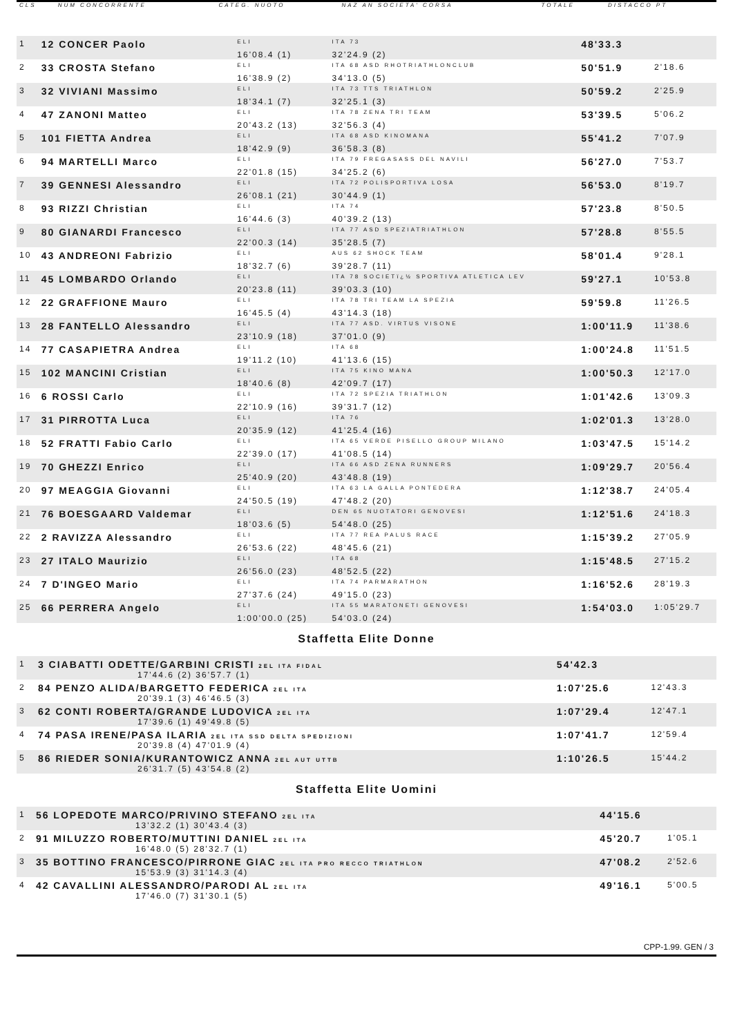| CLS | NUM CONCORRENTE | CATEG. NUOTO | NAZ AN SOCIETA' CORSA | TOTALE | DISTACCO PT |
| 1 | 12 CONCER Paolo | ELI | ITA 73 | 48'33.3 | |
| | | 16'08.4 (1) | 32'24.9 (2) | | |
| 2 | 33 CROSTA Stefano | ELI | ITA 68 ASD RHOTRIATHLONCLUB | 50'51.9 | 2'18.6 |
| | | 16'38.9 (2) | 34'13.0 (5) | | |
| 3 | 32 VIVIANI Massimo | ELI | ITA 73 TTS TRIATHLON | 50'59.2 | 2'25.9 |
| | | 18'34.1 (7) | 32'25.1 (3) | | |
| 4 | 47 ZANONI Matteo | ELI | ITA 78 ZENA TRI TEAM | 53'39.5 | 5'06.2 |
| | | 20'43.2 (13) | 32'56.3 (4) | | |
| 5 | 101 FIETTA Andrea | ELI | ITA 68 ASD KINOMANA | 55'41.2 | 7'07.9 |
| | | 18'42.9 (9) | 36'58.3 (8) | | |
| 6 | 94 MARTELLI Marco | ELI | ITA 79 FREGASASS DEL NAVILI | 56'27.0 | 7'53.7 |
| | | 22'01.8 (15) | 34'25.2 (6) | | |
| 7 | 39 GENNESI Alessandro | ELI | ITA 72 POLISPORTIVA LOSA | 56'53.0 | 8'19.7 |
| | | 26'08.1 (21) | 30'44.9 (1) | | |
| 8 | 93 RIZZI Christian | ELI | ITA 74 | 57'23.8 | 8'50.5 |
| | | 16'44.6 (3) | 40'39.2 (13) | | |
| 9 | 80 GIANARDI Francesco | ELI | ITA 77 ASD SPEZIATRIATHLON | 57'28.8 | 8'55.5 |
| | | 22'00.3 (14) | 35'28.5 (7) | | |
| 10 | 43 ANDREONI Fabrizio | ELI | AUS 62 SHOCK TEAM | 58'01.4 | 9'28.1 |
| | | 18'32.7 (6) | 39'28.7 (11) | | |
| 11 | 45 LOMBARDO Orlando | ELI | ITA 78 SOCIETï¿½ SPORTIVA ATLETICA LEV | 59'27.1 | 10'53.8 |
| | | 20'23.8 (11) | 39'03.3 (10) | | |
| 12 | 22 GRAFFIONE Mauro | ELI | ITA 78 TRI TEAM LA SPEZIA | 59'59.8 | 11'26.5 |
| | | 16'45.5 (4) | 43'14.3 (18) | | |
| 13 | 28 FANTELLO Alessandro | ELI | ITA 77 ASD. VIRTUS VISONE | 1:00'11.9 | 11'38.6 |
| | | 23'10.9 (18) | 37'01.0 (9) | | |
| 14 | 77 CASAPIETRA Andrea | ELI | ITA 68 | 1:00'24.8 | 11'51.5 |
| | | 19'11.2 (10) | 41'13.6 (15) | | |
| 15 | 102 MANCINI Cristian | ELI | ITA 75 KINO MANA | 1:00'50.3 | 12'17.0 |
| | | 18'40.6 (8) | 42'09.7 (17) | | |
| 16 | 6 ROSSI Carlo | ELI | ITA 72 SPEZIA TRIATHLON | 1:01'42.6 | 13'09.3 |
| | | 22'10.9 (16) | 39'31.7 (12) | | |
| 17 | 31 PIRROTTA Luca | ELI | ITA 76 | 1:02'01.3 | 13'28.0 |
| | | 20'35.9 (12) | 41'25.4 (16) | | |
| 18 | 52 FRATTI Fabio Carlo | ELI | ITA 65 VERDE PISELLO GROUP MILANO | 1:03'47.5 | 15'14.2 |
| | | 22'39.0 (17) | 41'08.5 (14) | | |
| 19 | 70 GHEZZI Enrico | ELI | ITA 66 ASD ZENA RUNNERS | 1:09'29.7 | 20'56.4 |
| | | 25'40.9 (20) | 43'48.8 (19) | | |
| 20 | 97 MEAGGIA Giovanni | ELI | ITA 63 LA GALLA PONTEDERA | 1:12'38.7 | 24'05.4 |
| | | 24'50.5 (19) | 47'48.2 (20) | | |
| 21 | 76 BOESGAARD Valdemar | ELI | DEN 65 NUOTATORI GENOVESI | 1:12'51.6 | 24'18.3 |
| | | 18'03.6 (5) | 54'48.0 (25) | | |
| 22 | 2 RAVIZZA Alessandro | ELI | ITA 77 REA PALUS RACE | 1:15'39.2 | 27'05.9 |
| | | 26'53.6 (22) | 48'45.6 (21) | | |
| 23 | 27 ITALO Maurizio | ELI | ITA 68 | 1:15'48.5 | 27'15.2 |
| | | 26'56.0 (23) | 48'52.5 (22) | | |
| 24 | 7 D'INGEO Mario | ELI | ITA 74 PARMARATHON | 1:16'52.6 | 28'19.3 |
| | | 27'37.6 (24) | 49'15.0 (23) | | |
| 25 | 66 PERRERA Angelo | ELI | ITA 55 MARATONETI GENOVESI | 1:54'03.0 | 1:05'29.7 |
| | | 1:00'00.0 (25) | 54'03.0 (24) | | |
Staffetta Elite Donne
| 1 | 3 CIABATTI ODETTE/GARBINI CRISTI 2EL ITA FIDAL | 54'42.3 | |
| | 17'44.6 (2) 36'57.7 (1) | | |
| 2 | 84 PENZO ALIDA/BARGETTO FEDERICA 2EL ITA | 1:07'25.6 | 12'43.3 |
| | 20'39.1 (3) 46'46.5 (3) | | |
| 3 | 62 CONTI ROBERTA/GRANDE LUDOVICA 2EL ITA | 1:07'29.4 | 12'47.1 |
| | 17'39.6 (1) 49'49.8 (5) | | |
| 4 | 74 PASA IRENE/PASA ILARIA 2EL ITA SSD DELTA SPEDIZIONI | 1:07'41.7 | 12'59.4 |
| | 20'39.8 (4) 47'01.9 (4) | | |
| 5 | 86 RIEDER SONIA/KURANTOWICZ ANNA 2EL AUT UTTB | 1:10'26.5 | 15'44.2 |
| | 26'31.7 (5) 43'54.8 (2) | | |
Staffetta Elite Uomini
| 1 | 56 LOPEDOTE MARCO/PRIVINO STEFANO 2EL ITA | 44'15.6 | |
| | 13'32.2 (1) 30'43.4 (3) | | |
| 2 | 91 MILUZZO ROBERTO/MUTTINI DANIEL 2EL ITA | 45'20.7 | 1'05.1 |
| | 16'48.0 (5) 28'32.7 (1) | | |
| 3 | 35 BOTTINO FRANCESCO/PIRRONE GIAC 2EL ITA PRO RECCO TRIATHLON | 47'08.2 | 2'52.6 |
| | 15'53.9 (3) 31'14.3 (4) | | |
| 4 | 42 CAVALLINI ALESSANDRO/PARODI AL 2EL ITA | 49'16.1 | 5'00.5 |
| | 17'46.0 (7) 31'30.1 (5) | | |
CPP-1.99. GEN / 3